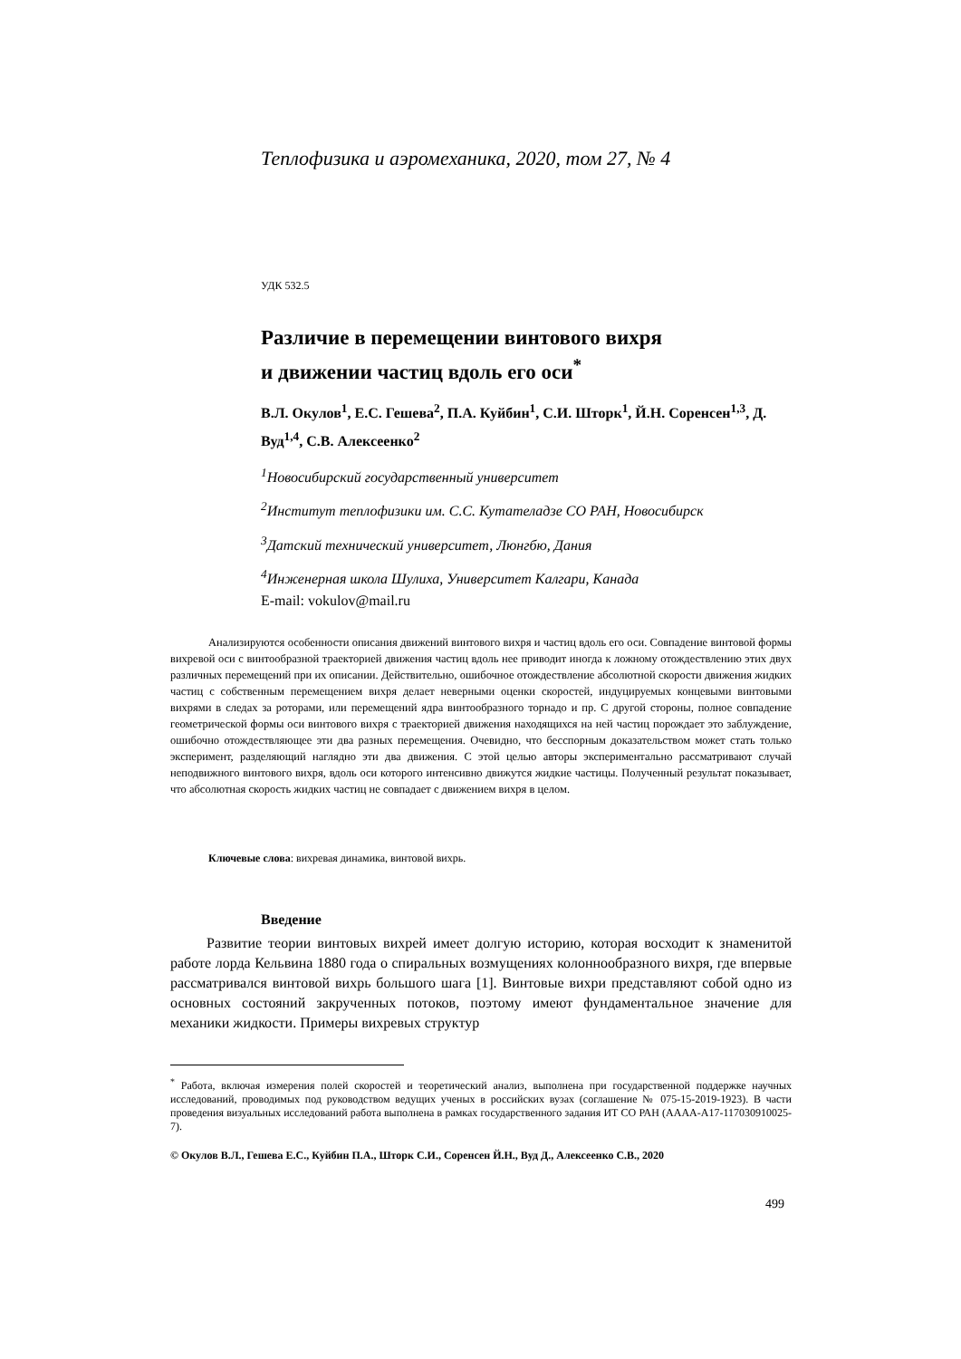Теплофизика и аэромеханика, 2020, том 27, № 4
УДК 532.5
Различие в перемещении винтового вихря
и движении частиц вдоль его оси<sup>*</sup>
В.Л. Окулов<sup>1</sup>, Е.С. Гешева<sup>2</sup>, П.А. Куйбин<sup>1</sup>, С.И. Шторк<sup>1</sup>, Й.Н. Соренсен<sup>1,3</sup>, Д. Вуд<sup>1,4</sup>, С.В. Алексеенко<sup>2</sup>
<sup>1</sup> Новосибирский государственный университет
<sup>2</sup> Институт теплофизики им. С.С. Кутателадзе СО РАН, Новосибирск
<sup>3</sup> Датский технический университет, Люнгбю, Дания
<sup>4</sup> Инженерная школа Шулиха, Университет Калгари, Канада
E-mail: vokulov@mail.ru
Анализируются особенности описания движений винтового вихря и частиц вдоль его оси. Совпадение винтовой формы вихревой оси с винтообразной траекторией движения частиц вдоль нее приводит иногда к ложному отождествлению этих двух различных перемещений при их описании. Действительно, ошибочное отождествление абсолютной скорости движения жидких частиц с собственным перемещением вихря делает неверными оценки скоростей, индуцируемых концевыми винтовыми вихрями в следах за роторами, или перемещений ядра винтообразного торнадо и пр. С другой стороны, полное совпадение геометрической формы оси винтового вихря с траекторией движения находящихся на ней частиц порождает это заблуждение, ошибочно отождествляющее эти два разных перемещения. Очевидно, что бесспорным доказательством может стать только эксперимент, разделяющий наглядно эти два движения. С этой целью авторы экспериментально рассматривают случай неподвижного винтового вихря, вдоль оси которого интенсивно движутся жидкие частицы. Полученный результат показывает, что абсолютная скорость жидких частиц не совпадает с движением вихря в целом.
Ключевые слова: вихревая динамика, винтовой вихрь.
Введение
Развитие теории винтовых вихрей имеет долгую историю, которая восходит к знаменитой работе лорда Кельвина 1880 года о спиральных возмущениях колоннообразного вихря, где впервые рассматривался винтовой вихрь большого шага [1]. Винтовые вихри представляют собой одно из основных состояний закрученных потоков, поэтому имеют фундаментальное значение для механики жидкости. Примеры вихревых структур
<sup>*</sup> Работа, включая измерения полей скоростей и теоретический анализ, выполнена при государственной поддержке научных исследований, проводимых под руководством ведущих ученых в российских вузах (соглашение № 075-15-2019-1923). В части проведения визуальных исследований работа выполнена в рамках государственного задания ИТ СО РАН (АААА-А17-117030910025-7).
© Окулов В.Л., Гешева Е.С., Куйбин П.А., Шторк С.И., Соренсен Й.Н., Вуд Д., Алексеенко С.В., 2020
499